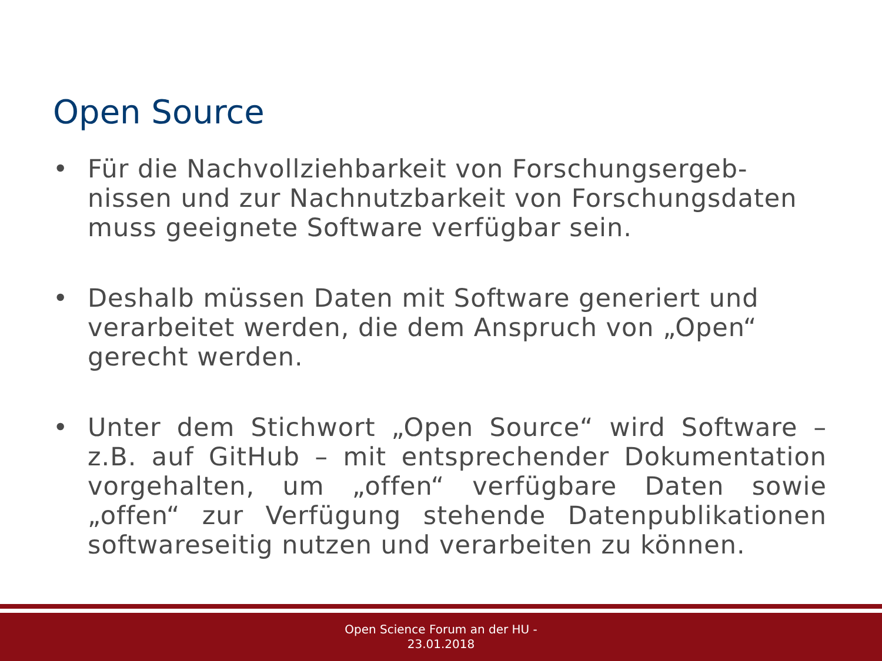Open Source
• Für die Nachvollziehbarkeit von Forschungsergeb-nissen und zur Nachnutzbarkeit von Forschungsdaten muss geeignete Software verfügbar sein.
• Deshalb müssen Daten mit Software generiert und verarbeitet werden, die dem Anspruch von „Open“ gerecht werden.
• Unter dem Stichwort „Open Source“ wird Software – z.B. auf GitHub – mit entsprechender Dokumentation vorgehalten, um „offen“ verfügbare Daten sowie „offen“ zur Verfügung stehende Datenpublikationen softwareseitig nutzen und verarbeiten zu können.
Open Science Forum an der HU -
23.01.2018